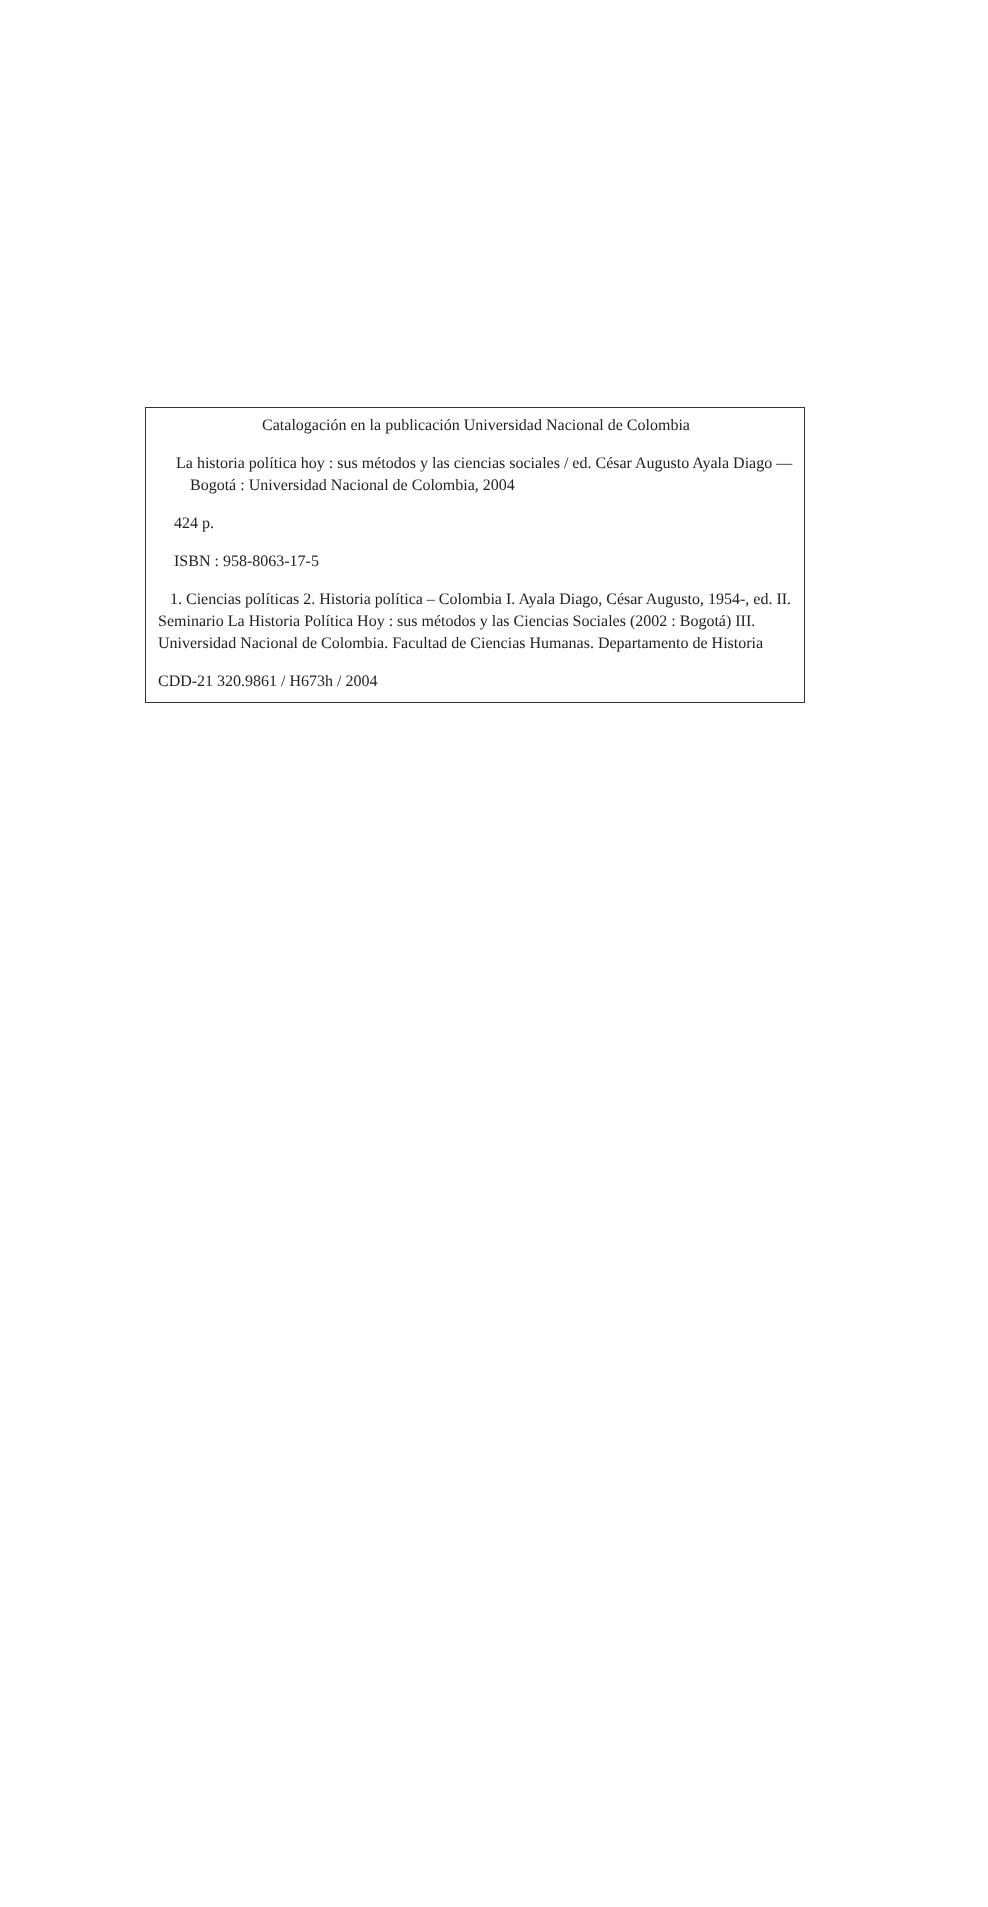Catalogación en la publicación Universidad Nacional de Colombia
La historia política hoy : sus métodos y las ciencias sociales / ed. César Augusto Ayala Diago — Bogotá : Universidad Nacional de Colombia, 2004
424 p.
ISBN : 958-8063-17-5
1. Ciencias políticas 2. Historia política – Colombia I. Ayala Diago, César Augusto, 1954-, ed. II. Seminario La Historia Política Hoy : sus métodos y las Ciencias Sociales (2002 : Bogotá) III. Universidad Nacional de Colombia. Facultad de Ciencias Humanas. Departamento de Historia
CDD-21 320.9861 / H673h / 2004